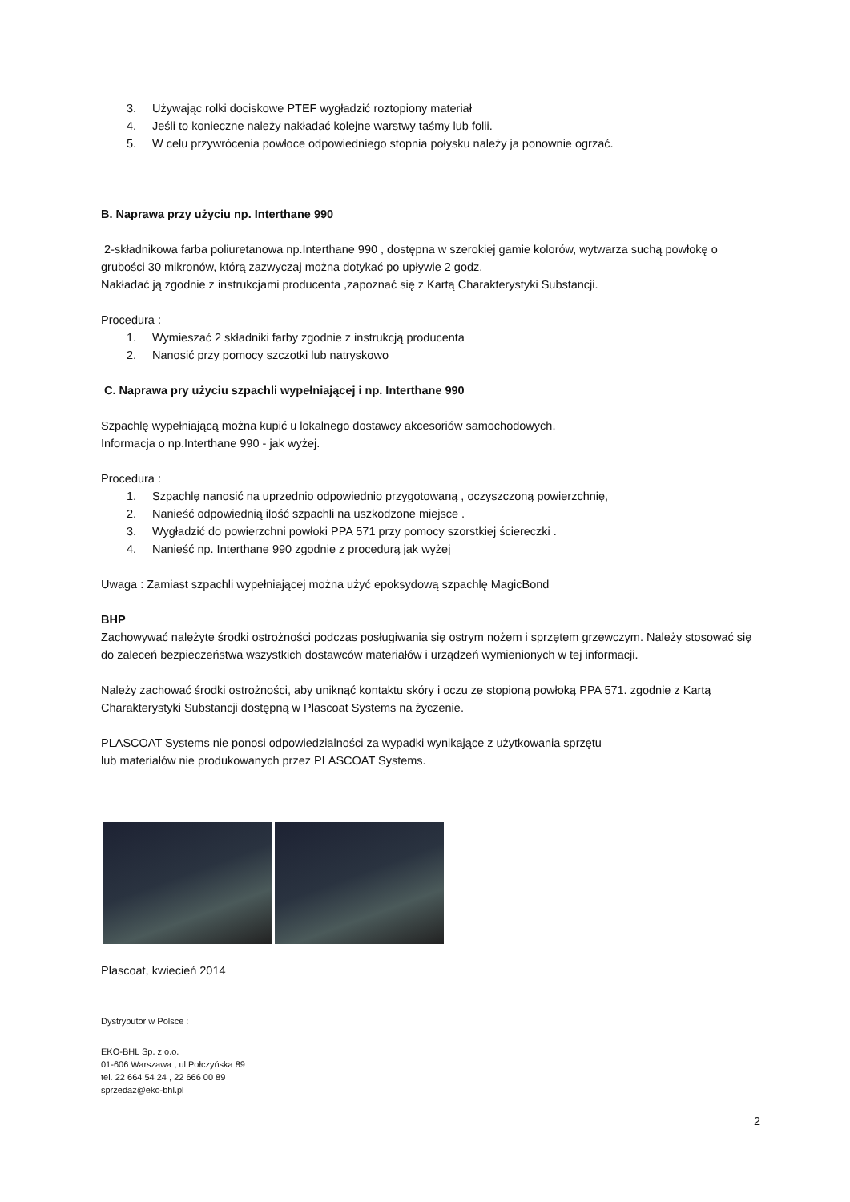3. Używając rolki dociskowe PTEF wygładzić roztopiony materiał
4. Jeśli to konieczne należy nakładać kolejne warstwy taśmy lub folii.
5. W celu przywrócenia powłoce odpowiedniego stopnia połysku należy ja ponownie ogrzać.
B. Naprawa przy użyciu np. Interthane 990
2-składnikowa farba poliuretanowa np.Interthane 990 , dostępna w szerokiej gamie kolorów, wytwarza suchą powłokę o grubości 30 mikronów, którą zazwyczaj można dotykać po upływie 2 godz.
Nakładać ją zgodnie z instrukcjami producenta ,zapoznać się z Kartą Charakterystyki Substancji.
Procedura :
1. Wymieszać 2 składniki farby zgodnie z instrukcją producenta
2. Nanosić przy pomocy szczotki lub natryskowo
C. Naprawa pry użyciu szpachli wypełniającej i np. Interthane 990
Szpachlę wypełniającą można kupić u lokalnego dostawcy akcesoriów samochodowych.
Informacja o np.Interthane 990 - jak wyżej.
Procedura :
1. Szpachlę nanosić na uprzednio odpowiednio przygotowaną , oczyszczoną powierzchnię,
2. Nanieść odpowiednią ilość szpachli na uszkodzone miejsce .
3. Wygładzić do powierzchni powłoki PPA 571 przy pomocy szorstkiej ściereczki .
4. Nanieść np. Interthane 990 zgodnie z procedurą jak wyżej
Uwaga : Zamiast szpachli wypełniającej można użyć epoksydową szpachlę MagicBond
BHP
Zachowywać należyte środki ostrożności podczas posługiwania się ostrym nożem i sprzętem grzewczym. Należy stosować się do zaleceń bezpieczeństwa wszystkich dostawców materiałów i urządzeń wymienionych w tej informacji.
Należy zachować środki ostrożności, aby uniknąć kontaktu skóry i oczu ze stopioną powłoką PPA 571. zgodnie z Kartą Charakterystyki Substancji dostępną w Plascoat Systems na życzenie.
PLASCOAT Systems nie ponosi odpowiedzialności za wypadki wynikające z użytkowania sprzętu
lub materiałów nie produkowanych przez PLASCOAT Systems.
Plascoat, kwiecień 2014
Dystrybutor w Polsce :
EKO-BHL Sp. z o.o.
01-606 Warszawa , ul.Połczyńska 89
tel. 22 664 54 24 , 22 666 00 89
sprzedaz@eko-bhl.pl
2